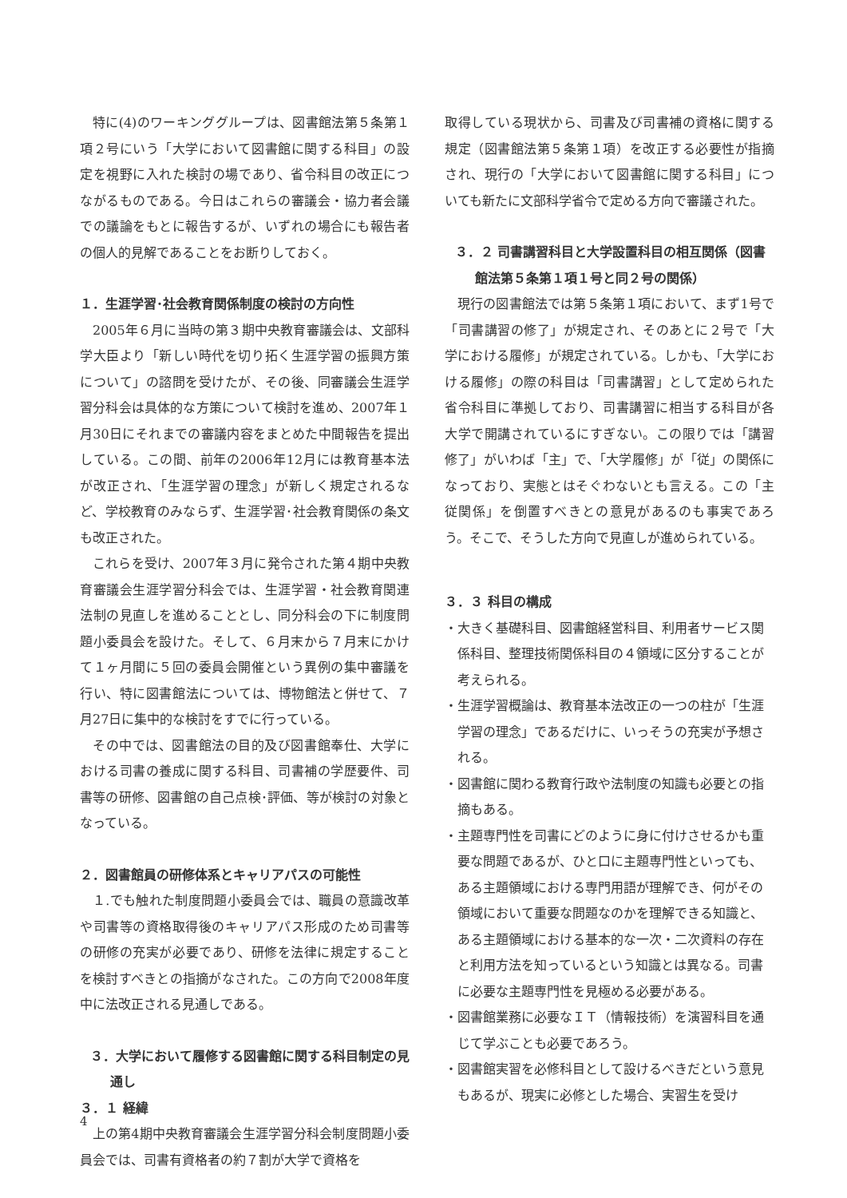特に(4)のワーキンググループは、図書館法第５条第１項２号にいう「大学において図書館に関する科目」の設定を視野に入れた検討の場であり、省令科目の改正につながるものである。今日はこれらの審議会・協力者会議での議論をもとに報告するが、いずれの場合にも報告者の個人的見解であることをお断りしておく。
１．生涯学習･社会教育関係制度の検討の方向性
2005年６月に当時の第３期中央教育審議会は、文部科学大臣より「新しい時代を切り拓く生涯学習の振興方策について」の諮問を受けたが、その後、同審議会生涯学習分科会は具体的な方策について検討を進め、2007年１月30日にそれまでの審議内容をまとめた中間報告を提出している。この間、前年の2006年12月には教育基本法が改正され、「生涯学習の理念」が新しく規定されるなど、学校教育のみならず、生涯学習･社会教育関係の条文も改正された。
これらを受け、2007年３月に発令された第４期中央教育審議会生涯学習分科会では、生涯学習・社会教育関連法制の見直しを進めることとし、同分科会の下に制度問題小委員会を設けた。そして、６月末から７月末にかけて１ヶ月間に５回の委員会開催という異例の集中審議を行い、特に図書館法については、博物館法と併せて、７月27日に集中的な検討をすでに行っている。
その中では、図書館法の目的及び図書館奉仕、大学における司書の養成に関する科目、司書補の学歴要件、司書等の研修、図書館の自己点検･評価、等が検討の対象となっている。
２．図書館員の研修体系とキャリアパスの可能性
１.でも触れた制度問題小委員会では、職員の意識改革や司書等の資格取得後のキャリアパス形成のため司書等の研修の充実が必要であり、研修を法律に規定することを検討すべきとの指摘がなされた。この方向で2008年度中に法改正される見通しである。
３．大学において履修する図書館に関する科目制定の見通し
３．１ 経緯
上の第4期中央教育審議会生涯学習分科会制度問題小委員会では、司書有資格者の約７割が大学で資格を
取得している現状から、司書及び司書補の資格に関する規定（図書館法第５条第１項）を改正する必要性が指摘され、現行の「大学において図書館に関する科目」についても新たに文部科学省令で定める方向で審議された。
３．２ 司書講習科目と大学設置科目の相互関係（図書館法第５条第１項１号と同２号の関係）
現行の図書館法では第５条第１項において、まず1号で「司書講習の修了」が規定され、そのあとに２号で「大学における履修」が規定されている。しかも、「大学における履修」の際の科目は「司書講習」として定められた省令科目に準拠しており、司書講習に相当する科目が各大学で開講されているにすぎない。この限りでは「講習修了」がいわば「主」で、「大学履修」が「従」の関係になっており、実態とはそぐわないとも言える。この「主従関係」を倒置すべきとの意見があるのも事実であろう。そこで、そうした方向で見直しが進められている。
３．３ 科目の構成
・大きく基礎科目、図書館経営科目、利用者サービス関係科目、整理技術関係科目の４領域に区分することが考えられる。
・生涯学習概論は、教育基本法改正の一つの柱が「生涯学習の理念」であるだけに、いっそうの充実が予想される。
・図書館に関わる教育行政や法制度の知識も必要との指摘もある。
・主題専門性を司書にどのように身に付けさせるかも重要な問題であるが、ひと口に主題専門性といっても、ある主題領域における専門用語が理解でき、何がその領域において重要な問題なのかを理解できる知識と、ある主題領域における基本的な一次・二次資料の存在と利用方法を知っているという知識とは異なる。司書に必要な主題専門性を見極める必要がある。
・図書館業務に必要なＩＴ（情報技術）を演習科目を通じて学ぶことも必要であろう。
・図書館実習を必修科目として設けるべきだという意見もあるが、現実に必修とした場合、実習生を受け
4